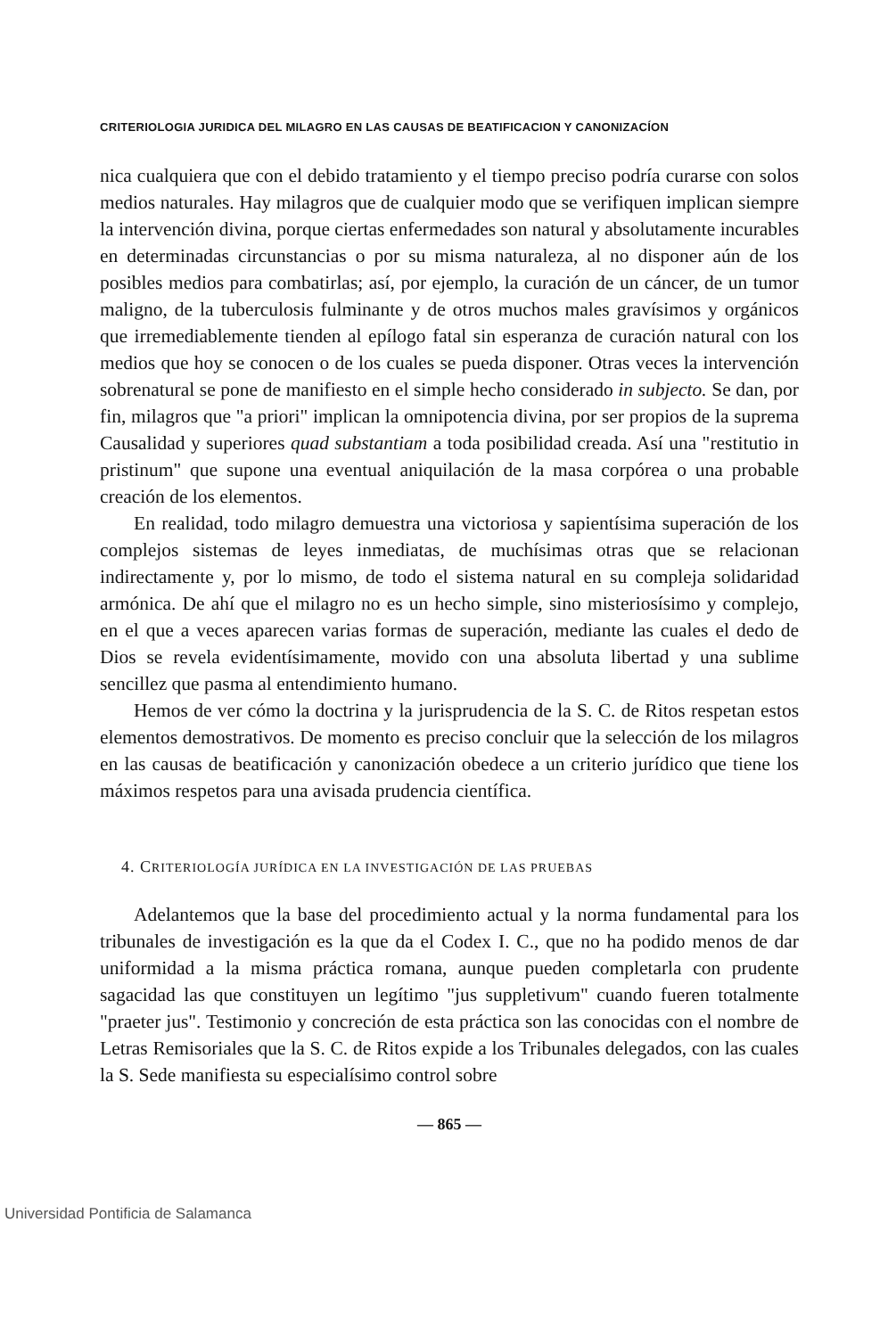CRITERIOLOGIA JURIDICA DEL MILAGRO EN LAS CAUSAS DE BEATIFICACION Y CANONIZACÍON
nica cualquiera que con el debido tratamiento y el tiempo preciso podría curarse con solos medios naturales. Hay milagros que de cualquier modo que se verifiquen implican siempre la intervención divina, porque ciertas enfermedades son natural y absolutamente incurables en determinadas circunstancias o por su misma naturaleza, al no disponer aún de los posibles medios para combatirlas; así, por ejemplo, la curación de un cáncer, de un tumor maligno, de la tuberculosis fulminante y de otros muchos males gravísimos y orgánicos que irremediablemente tienden al epílogo fatal sin esperanza de curación natural con los medios que hoy se conocen o de los cuales se pueda disponer. Otras veces la intervención sobrenatural se pone de manifiesto en el simple hecho considerado in subjecto. Se dan, por fin, milagros que "a priori" implican la omnipotencia divina, por ser propios de la suprema Causalidad y superiores quad substantiam a toda posibilidad creada. Así una "restitutio in pristinum" que supone una eventual aniquilación de la masa corpórea o una probable creación de los elementos.
En realidad, todo milagro demuestra una victoriosa y sapientísima superación de los complejos sistemas de leyes inmediatas, de muchísimas otras que se relacionan indirectamente y, por lo mismo, de todo el sistema natural en su compleja solidaridad armónica. De ahí que el milagro no es un hecho simple, sino misteriosísimo y complejo, en el que a veces aparecen varias formas de superación, mediante las cuales el dedo de Dios se revela evidentísimamente, movido con una absoluta libertad y una sublime sencillez que pasma al entendimiento humano.
Hemos de ver cómo la doctrina y la jurisprudencia de la S. C. de Ritos respetan estos elementos demostrativos. De momento es preciso concluir que la selección de los milagros en las causas de beatificación y canonización obedece a un criterio jurídico que tiene los máximos respetos para una avisada prudencia científica.
4. CRITERIOLOGÍA JURÍDICA EN LA INVESTIGACIÓN DE LAS PRUEBAS
Adelantemos que la base del procedimiento actual y la norma fundamental para los tribunales de investigación es la que da el Codex I. C., que no ha podido menos de dar uniformidad a la misma práctica romana, aunque pueden completarla con prudente sagacidad las que constituyen un legítimo "jus suppletivum" cuando fueren totalmente "praeter jus". Testimonio y concreción de esta práctica son las conocidas con el nombre de Letras Remisoriales que la S. C. de Ritos expide a los Tribunales delegados, con las cuales la S. Sede manifiesta su especialísimo control sobre
— 865 —
Universidad Pontificia de Salamanca